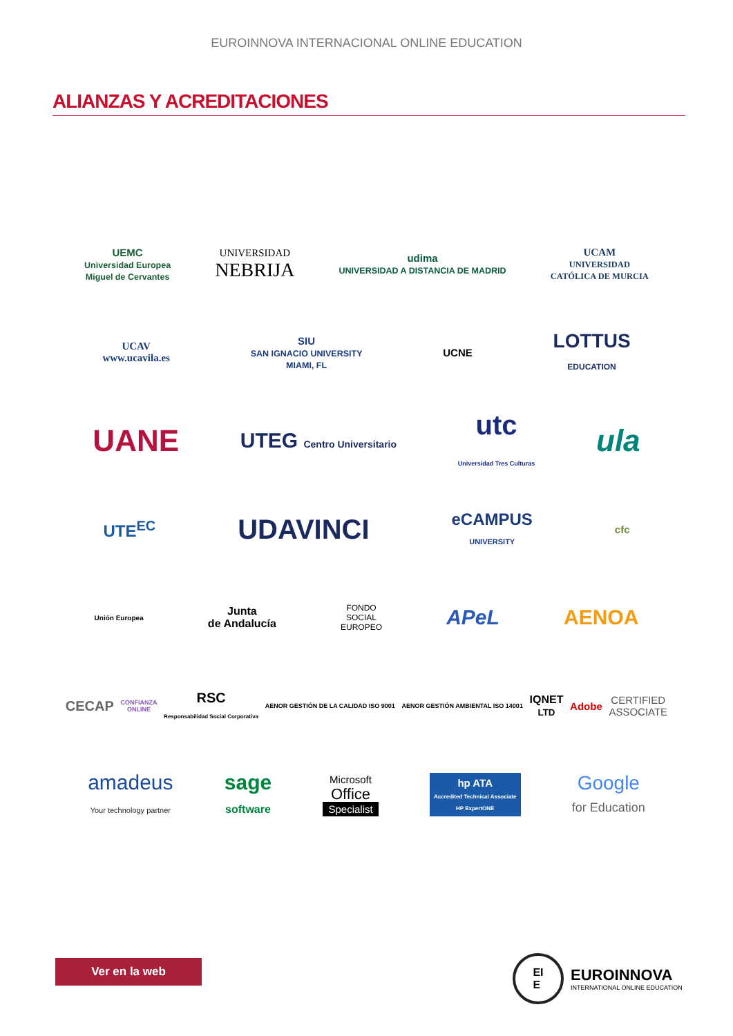EUROINNOVA INTERNACIONAL ONLINE EDUCATION
ALIANZAS Y ACREDITACIONES
UEMC
Universidad Europea
Miguel de Cervantes
UNIVERSIDAD
NEBRIJA
udima
UNIVERSIDAD A DISTANCIA DE MADRID
UCAM
UNIVERSIDAD
CATÓLICA DE MURCIA
UCAV
www.ucavila.es
SIU
SAN IGNACIO UNIVERSITY
MIAMI, FL
UCNE
LOTTUS
EDUCATION
UANE
UTEG Centro Universitario
utc
Universidad Tres Culturas
ula
UTE<sup>EC</sup>
UDAVINCI
eCAMPUS
UNIVERSITY
cfc
Unión Europea
Junta
de Andalucía
FONDO
SOCIAL
EUROPEO
APeL AENOA
CECAP
CONFIANZA
ONLINE
RSC
Responsabilidad Social Corporativa
AENOR GESTIÓN DE LA CALIDAD ISO 9001
AENOR GESTIÓN AMBIENTAL ISO 14001
IQNET
LTD
Adobe
CERTIFIED
ASSOCIATE
amadeus
Your technology partner
sage
software
Microsoft
Office
Specialist
hp ATA
Accredited Technical Associate
HP ExpertONE
Google
for Education
Ver en la web
EI
E
EUROINNOVA
INTERNATIONAL ONLINE EDUCATION